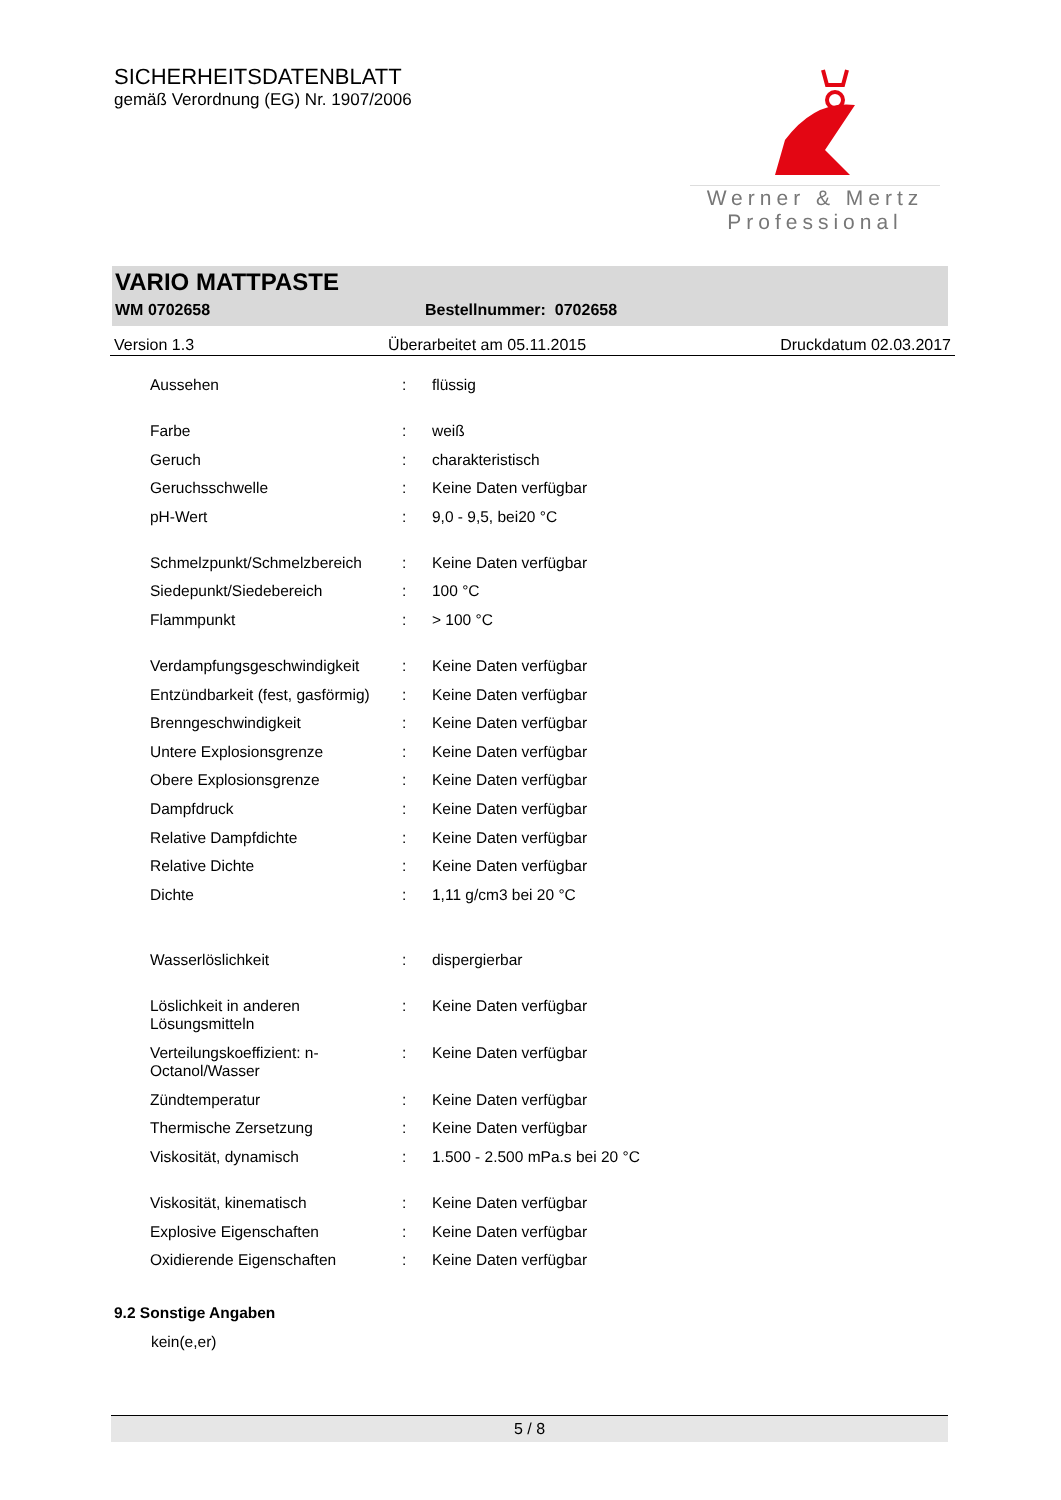SICHERHEITSDATENBLATT
gemäß Verordnung (EG) Nr. 1907/2006
Werner & Mertz
Professional
VARIO MATTPASTE
WM 0702658 Bestellnummer: 0702658
Version 1.3 Überarbeitet am 05.11.2015 Druckdatum 02.03.2017
| Aussehen | : | flüssig |
| Farbe | : | weiß |
| Geruch | : | charakteristisch |
| Geruchsschwelle | : | Keine Daten verfügbar |
| pH-Wert | : | 9,0 - 9,5, bei20 °C |
| Schmelzpunkt/Schmelzbereich | : | Keine Daten verfügbar |
| Siedepunkt/Siedebereich | : | 100 °C |
| Flammpunkt | : | > 100 °C |
| Verdampfungsgeschwindigkeit | : | Keine Daten verfügbar |
| Entzündbarkeit (fest, gasförmig) | : | Keine Daten verfügbar |
| Brenngeschwindigkeit | : | Keine Daten verfügbar |
| Untere Explosionsgrenze | : | Keine Daten verfügbar |
| Obere Explosionsgrenze | : | Keine Daten verfügbar |
| Dampfdruck | : | Keine Daten verfügbar |
| Relative Dampfdichte | : | Keine Daten verfügbar |
| Relative Dichte | : | Keine Daten verfügbar |
| Dichte | : | 1,11 g/cm3 bei 20 °C |
| Wasserlöslichkeit | : | dispergierbar |
| Löslichkeit in anderen Lösungsmitteln | : | Keine Daten verfügbar |
| Verteilungskoeffizient: n- Octanol/Wasser | : | Keine Daten verfügbar |
| Zündtemperatur | : | Keine Daten verfügbar |
| Thermische Zersetzung | : | Keine Daten verfügbar |
| Viskosität, dynamisch | : | 1.500 - 2.500 mPa.s bei 20 °C |
| Viskosität, kinematisch | : | Keine Daten verfügbar |
| Explosive Eigenschaften | : | Keine Daten verfügbar |
| Oxidierende Eigenschaften | : | Keine Daten verfügbar |
9.2 Sonstige Angaben
kein(e,er)
5 / 8